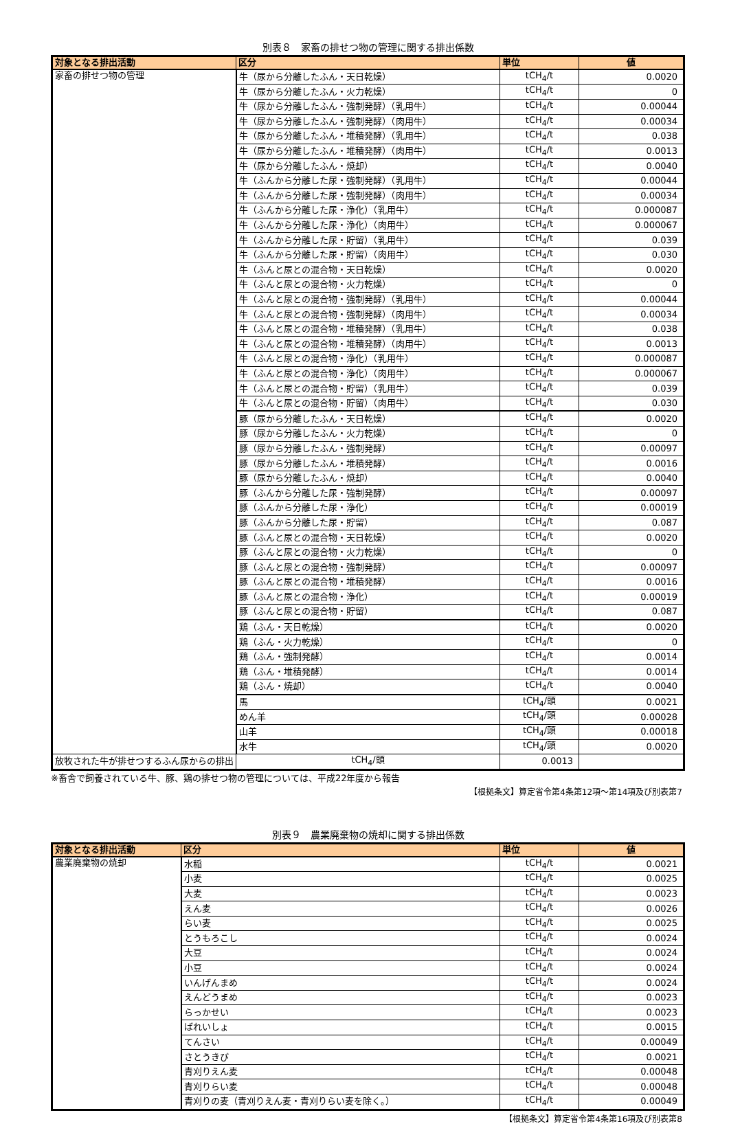別表８　家畜の排せつ物の管理に関する排出係数
| 対象となる排出活動 | 区分 | 単位 | 値 |
| --- | --- | --- | --- |
| 家畜の排せつ物の管理 | 牛（尿から分離したふん・天日乾燥） | tCH<sub>4</sub>/t | 0.0020 |
| | 牛（尿から分離したふん・火力乾燥） | tCH<sub>4</sub>/t | 0 |
| | 牛（尿から分離したふん・強制発酵）（乳用牛） | tCH<sub>4</sub>/t | 0.00044 |
| | 牛（尿から分離したふん・強制発酵）（肉用牛） | tCH<sub>4</sub>/t | 0.00034 |
| | 牛（尿から分離したふん・堆積発酵）（乳用牛） | tCH<sub>4</sub>/t | 0.038 |
| | 牛（尿から分離したふん・堆積発酵）（肉用牛） | tCH<sub>4</sub>/t | 0.0013 |
| | 牛（尿から分離したふん・焼却） | tCH<sub>4</sub>/t | 0.0040 |
| | 牛（ふんから分離した尿・強制発酵）（乳用牛） | tCH<sub>4</sub>/t | 0.00044 |
| | 牛（ふんから分離した尿・強制発酵）（肉用牛） | tCH<sub>4</sub>/t | 0.00034 |
| | 牛（ふんから分離した尿・浄化）（乳用牛） | tCH<sub>4</sub>/t | 0.000087 |
| | 牛（ふんから分離した尿・浄化）（肉用牛） | tCH<sub>4</sub>/t | 0.000067 |
| | 牛（ふんから分離した尿・貯留）（乳用牛） | tCH<sub>4</sub>/t | 0.039 |
| | 牛（ふんから分離した尿・貯留）（肉用牛） | tCH<sub>4</sub>/t | 0.030 |
| | 牛（ふんと尿との混合物・天日乾燥） | tCH<sub>4</sub>/t | 0.0020 |
| | 牛（ふんと尿との混合物・火力乾燥） | tCH<sub>4</sub>/t | 0 |
| | 牛（ふんと尿との混合物・強制発酵）（乳用牛） | tCH<sub>4</sub>/t | 0.00044 |
| | 牛（ふんと尿との混合物・強制発酵）（肉用牛） | tCH<sub>4</sub>/t | 0.00034 |
| | 牛（ふんと尿との混合物・堆積発酵）（乳用牛） | tCH<sub>4</sub>/t | 0.038 |
| | 牛（ふんと尿との混合物・堆積発酵）（肉用牛） | tCH<sub>4</sub>/t | 0.0013 |
| | 牛（ふんと尿との混合物・浄化）（乳用牛） | tCH<sub>4</sub>/t | 0.000087 |
| | 牛（ふんと尿との混合物・浄化）（肉用牛） | tCH<sub>4</sub>/t | 0.000067 |
| | 牛（ふんと尿との混合物・貯留）（乳用牛） | tCH<sub>4</sub>/t | 0.039 |
| | 牛（ふんと尿との混合物・貯留）（肉用牛） | tCH<sub>4</sub>/t | 0.030 |
| | 豚（尿から分離したふん・天日乾燥） | tCH<sub>4</sub>/t | 0.0020 |
| | 豚（尿から分離したふん・火力乾燥） | tCH<sub>4</sub>/t | 0 |
| | 豚（尿から分離したふん・強制発酵） | tCH<sub>4</sub>/t | 0.00097 |
| | 豚（尿から分離したふん・堆積発酵） | tCH<sub>4</sub>/t | 0.0016 |
| | 豚（尿から分離したふん・焼却） | tCH<sub>4</sub>/t | 0.0040 |
| | 豚（ふんから分離した尿・強制発酵） | tCH<sub>4</sub>/t | 0.00097 |
| | 豚（ふんから分離した尿・浄化） | tCH<sub>4</sub>/t | 0.00019 |
| | 豚（ふんから分離した尿・貯留） | tCH<sub>4</sub>/t | 0.087 |
| | 豚（ふんと尿との混合物・天日乾燥） | tCH<sub>4</sub>/t | 0.0020 |
| | 豚（ふんと尿との混合物・火力乾燥） | tCH<sub>4</sub>/t | 0 |
| | 豚（ふんと尿との混合物・強制発酵） | tCH<sub>4</sub>/t | 0.00097 |
| | 豚（ふんと尿との混合物・堆積発酵） | tCH<sub>4</sub>/t | 0.0016 |
| | 豚（ふんと尿との混合物・浄化） | tCH<sub>4</sub>/t | 0.00019 |
| | 豚（ふんと尿との混合物・貯留） | tCH<sub>4</sub>/t | 0.087 |
| | 鶏（ふん・天日乾燥） | tCH<sub>4</sub>/t | 0.0020 |
| | 鶏（ふん・火力乾燥） | tCH<sub>4</sub>/t | 0 |
| | 鶏（ふん・強制発酵） | tCH<sub>4</sub>/t | 0.0014 |
| | 鶏（ふん・堆積発酵） | tCH<sub>4</sub>/t | 0.0014 |
| | 鶏（ふん・焼却） | tCH<sub>4</sub>/t | 0.0040 |
| | 馬 | tCH<sub>4</sub>/頭 | 0.0021 |
| | めん羊 | tCH<sub>4</sub>/頭 | 0.00028 |
| | 山羊 | tCH<sub>4</sub>/頭 | 0.00018 |
| | 水牛 | tCH<sub>4</sub>/頭 | 0.0020 |
| 放牧された牛が排せつするふん尿からの排出 | tCH<sub>4</sub>/頭 | 0.0013 | |
※畜舎で飼養されている牛、豚、鶏の排せつ物の管理については、平成22年度から報告
【根拠条文】算定省令第4条第12項～第14項及び別表第7
別表９　農業廃棄物の焼却に関する排出係数
| 対象となる排出活動 | 区分 | 単位 | 値 |
| --- | --- | --- | --- |
| 農業廃棄物の焼却 | 水稲 | tCH<sub>4</sub>/t | 0.0021 |
| | 小麦 | tCH<sub>4</sub>/t | 0.0025 |
| | 大麦 | tCH<sub>4</sub>/t | 0.0023 |
| | えん麦 | tCH<sub>4</sub>/t | 0.0026 |
| | らい麦 | tCH<sub>4</sub>/t | 0.0025 |
| | とうもろこし | tCH<sub>4</sub>/t | 0.0024 |
| | 大豆 | tCH<sub>4</sub>/t | 0.0024 |
| | 小豆 | tCH<sub>4</sub>/t | 0.0024 |
| | いんげんまめ | tCH<sub>4</sub>/t | 0.0024 |
| | えんどうまめ | tCH<sub>4</sub>/t | 0.0023 |
| | らっかせい | tCH<sub>4</sub>/t | 0.0023 |
| | ばれいしょ | tCH<sub>4</sub>/t | 0.0015 |
| | てんさい | tCH<sub>4</sub>/t | 0.00049 |
| | さとうきび | tCH<sub>4</sub>/t | 0.0021 |
| | 青刈りえん麦 | tCH<sub>4</sub>/t | 0.00048 |
| | 青刈りらい麦 | tCH<sub>4</sub>/t | 0.00048 |
| | 青刈りの麦（青刈りえん麦・青刈りらい麦を除く。） | tCH<sub>4</sub>/t | 0.00049 |
【根拠条文】算定省令第4条第16項及び別表第8